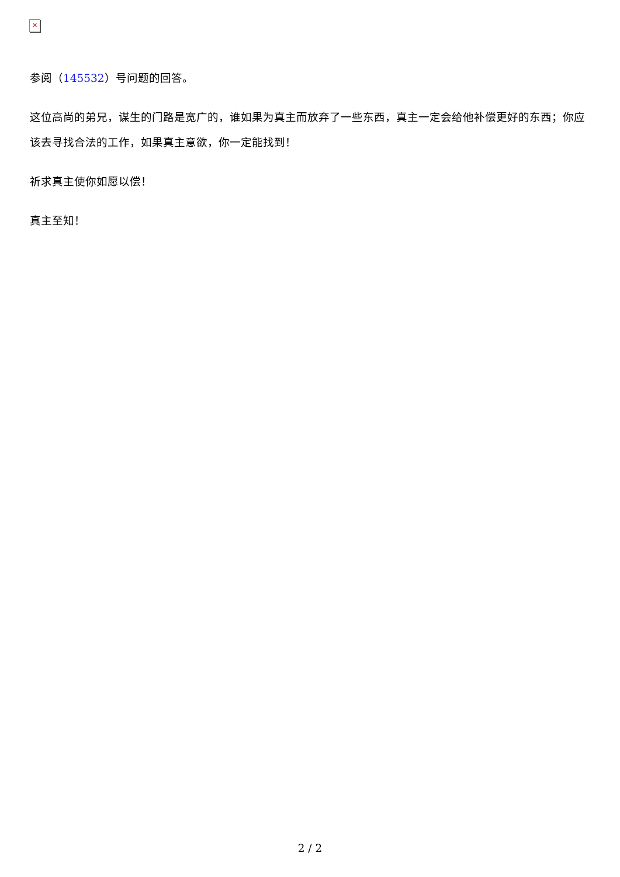✕
参阅（145532）号问题的回答。
这位高尚的弟兄，谋生的门路是宽广的，谁如果为真主而放弃了一些东西，真主一定会给他补偿更好的东西；你应该去寻找合法的工作，如果真主意欲，你一定能找到！
祈求真主使你如愿以偿！
真主至知！
2 / 2